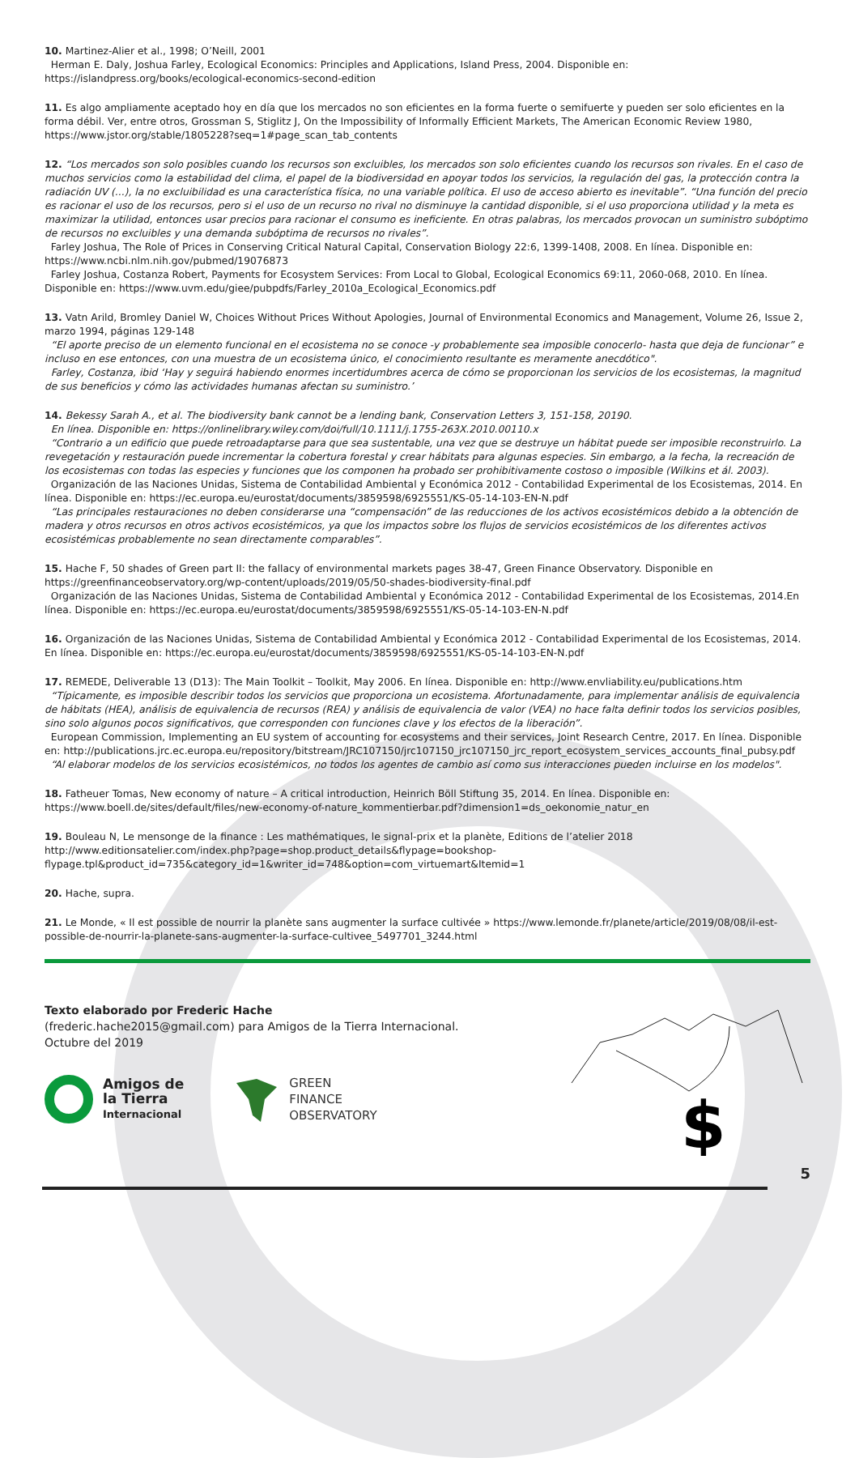10. Martinez-Alier et al., 1998; O’Neill, 2001
Herman E. Daly, Joshua Farley, Ecological Economics: Principles and Applications, Island Press, 2004. Disponible en: https://islandpress.org/books/ecological-economics-second-edition
11. Es algo ampliamente aceptado hoy en día que los mercados no son eficientes en la forma fuerte o semifuerte y pueden ser solo eficientes en la forma débil. Ver, entre otros, Grossman S, Stiglitz J, On the Impossibility of Informally Efficient Markets, The American Economic Review 1980, https://www.jstor.org/stable/1805228?seq=1#page_scan_tab_contents
12. “Los mercados son solo posibles cuando los recursos son excluibles, los mercados son solo eficientes cuando los recursos son rivales. En el caso de muchos servicios como la estabilidad del clima, el papel de la biodiversidad en apoyar todos los servicios, la regulación del gas, la protección contra la radiación UV (...), la no excluibilidad es una característica física, no una variable política. El uso de acceso abierto es inevitable”. “Una función del precio es racionar el uso de los recursos, pero si el uso de un recurso no rival no disminuye la cantidad disponible, si el uso proporciona utilidad y la meta es maximizar la utilidad, entonces usar precios para racionar el consumo es ineficiente. En otras palabras, los mercados provocan un suministro subóptimo de recursos no excluibles y una demanda subóptima de recursos no rivales”.
Farley Joshua, The Role of Prices in Conserving Critical Natural Capital, Conservation Biology 22:6, 1399-1408, 2008. En línea. Disponible en: https://www.ncbi.nlm.nih.gov/pubmed/19076873
Farley Joshua, Costanza Robert, Payments for Ecosystem Services: From Local to Global, Ecological Economics 69:11, 2060-068, 2010. En línea. Disponible en: https://www.uvm.edu/giee/pubpdfs/Farley_2010a_Ecological_Economics.pdf
13. Vatn Arild, Bromley Daniel W, Choices Without Prices Without Apologies, Journal of Environmental Economics and Management, Volume 26, Issue 2, marzo 1994, páginas 129-148
“El aporte preciso de un elemento funcional en el ecosistema no se conoce -y probablemente sea imposible conocerlo- hasta que deja de funcionar” e incluso en ese entonces, con una muestra de un ecosistema único, el conocimiento resultante es meramente anecdótico".
Farley, Costanza, ibid ‘Hay y seguirá habiendo enormes incertidumbres acerca de cómo se proporcionan los servicios de los ecosistemas, la magnitud de sus beneficios y cómo las actividades humanas afectan su suministro.’
14. Bekessy Sarah A., et al. The biodiversity bank cannot be a lending bank, Conservation Letters 3, 151-158, 20190.
En línea. Disponible en: https://onlinelibrary.wiley.com/doi/full/10.1111/j.1755-263X.2010.00110.x
“Contrario a un edificio que puede retroadaptarse para que sea sustentable, una vez que se destruye un hábitat puede ser imposible reconstruirlo. La revegetación y restauración puede incrementar la cobertura forestal y crear hábitats para algunas especies. Sin embargo, a la fecha, la recreación de los ecosistemas con todas las especies y funciones que los componen ha probado ser prohibitivamente costoso o imposible (Wilkins et ál. 2003).
Organización de las Naciones Unidas, Sistema de Contabilidad Ambiental y Económica 2012 - Contabilidad Experimental de los Ecosistemas, 2014. En línea. Disponible en: https://ec.europa.eu/eurostat/documents/3859598/6925551/KS-05-14-103-EN-N.pdf
“Las principales restauraciones no deben considerarse una “compensación” de las reducciones de los activos ecosistémicos debido a la obtención de madera y otros recursos en otros activos ecosistémicos, ya que los impactos sobre los flujos de servicios ecosistémicos de los diferentes activos ecosistémicas probablemente no sean directamente comparables”.
15. Hache F, 50 shades of Green part II: the fallacy of environmental markets pages 38-47, Green Finance Observatory. Disponible en https://greenfinanceobservatory.org/wp-content/uploads/2019/05/50-shades-biodiversity-final.pdf
Organización de las Naciones Unidas, Sistema de Contabilidad Ambiental y Económica 2012 - Contabilidad Experimental de los Ecosistemas, 2014.En línea. Disponible en: https://ec.europa.eu/eurostat/documents/3859598/6925551/KS-05-14-103-EN-N.pdf
16. Organización de las Naciones Unidas, Sistema de Contabilidad Ambiental y Económica 2012 - Contabilidad Experimental de los Ecosistemas, 2014. En línea. Disponible en: https://ec.europa.eu/eurostat/documents/3859598/6925551/KS-05-14-103-EN-N.pdf
17. REMEDE, Deliverable 13 (D13): The Main Toolkit – Toolkit, May 2006. En línea. Disponible en: http://www.envliability.eu/publications.htm
“Típicamente, es imposible describir todos los servicios que proporciona un ecosistema. Afortunadamente, para implementar análisis de equivalencia de hábitats (HEA), análisis de equivalencia de recursos (REA) y análisis de equivalencia de valor (VEA) no hace falta definir todos los servicios posibles, sino solo algunos pocos significativos, que corresponden con funciones clave y los efectos de la liberación”.
European Commission, Implementing an EU system of accounting for ecosystems and their services, Joint Research Centre, 2017. En línea. Disponible en: http://publications.jrc.ec.europa.eu/repository/bitstream/JRC107150/jrc107150_jrc107150_jrc_report_ecosystem_services_accounts_final_pubsy.pdf
“Al elaborar modelos de los servicios ecosistémicos, no todos los agentes de cambio así como sus interacciones pueden incluirse en los modelos".
18. Fatheuer Tomas, New economy of nature – A critical introduction, Heinrich Böll Stiftung 35, 2014. En línea. Disponible en: https://www.boell.de/sites/default/files/new-economy-of-nature_kommentierbar.pdf?dimension1=ds_oekonomie_natur_en
19. Bouleau N, Le mensonge de la finance : Les mathématiques, le signal-prix et la planète, Editions de l’atelier 2018
http://www.editionsatelier.com/index.php?page=shop.product_details&flypage=bookshop-flypage.tpl&product_id=735&category_id=1&writer_id=748&option=com_virtuemart&Itemid=1
20. Hache, supra.
21. Le Monde, « Il est possible de nourrir la planète sans augmenter la surface cultivée » https://www.lemonde.fr/planete/article/2019/08/08/il-est-possible-de-nourrir-la-planete-sans-augmenter-la-surface-cultivee_5497701_3244.html
Texto elaborado por Frederic Hache
(frederic.hache2015@gmail.com) para Amigos de la Tierra Internacional.
Octubre del 2019
Amigos de
la Tierra
Internacional
GREEN
FINANCE
OBSERVATORY
$
5